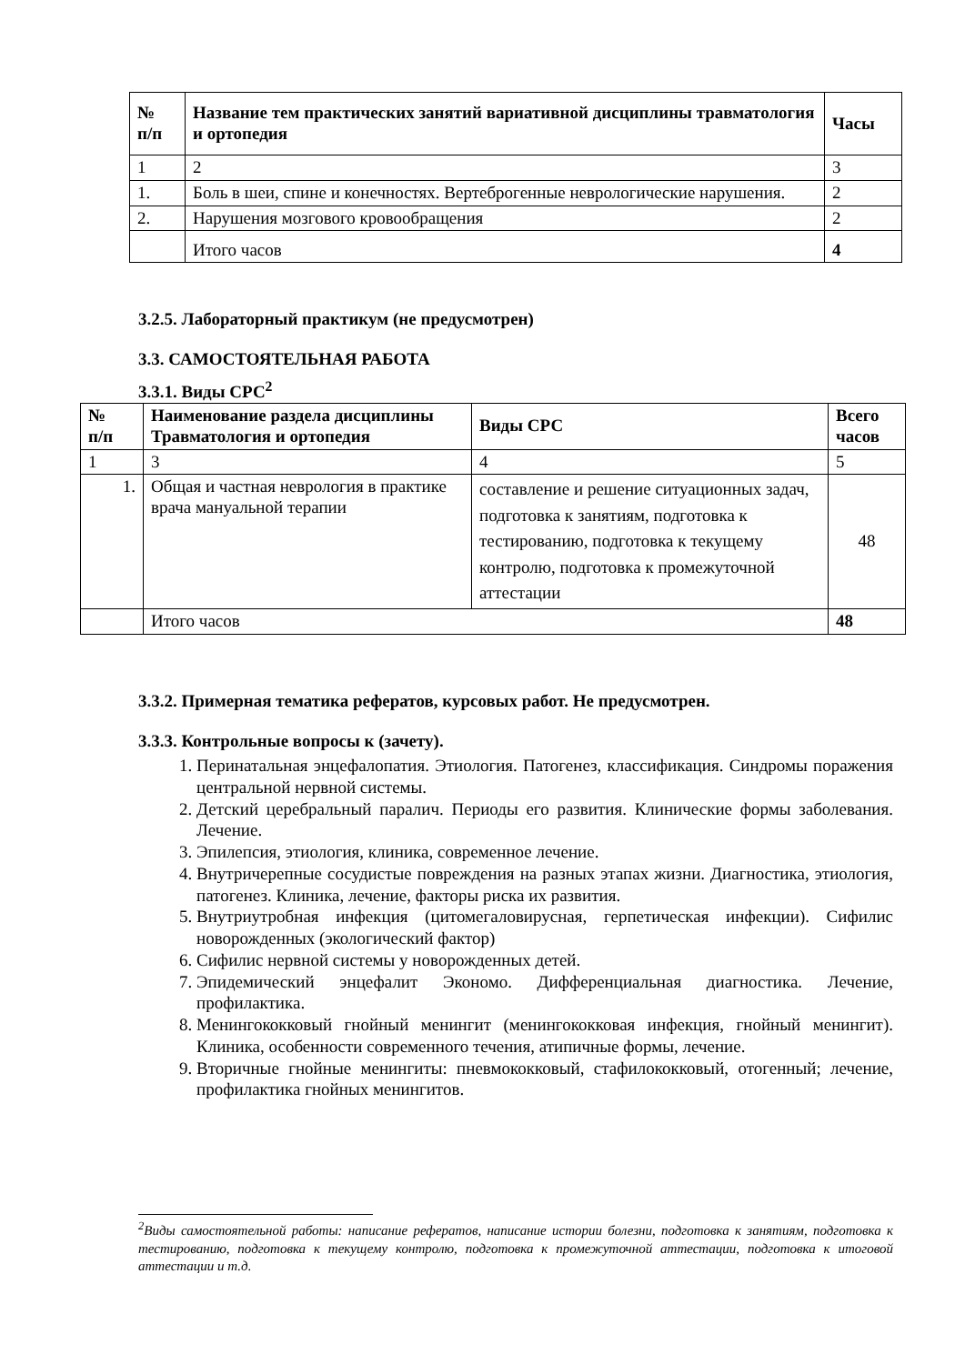| № п/п | Название тем практических занятий вариативной дисциплины травматология и ортопедия | Часы |
| --- | --- | --- |
| 1 | 2 | 3 |
| 1. | Боль в шеи, спине и конечностях. Вертеброгенные неврологические нарушения. | 2 |
| 2. | Нарушения мозгового кровообращения | 2 |
| | Итого часов | 4 |
3.2.5. Лабораторный практикум (не предусмотрен)
3.3. САМОСТОЯТЕЛЬНАЯ РАБОТА
3.3.1. Виды СРС<sup>2</sup>
| № п/п | Наименование раздела дисциплины Травматология и ортопедия | Виды СРС | Всего часов |
| --- | --- | --- | --- |
| 1 | 3 | 4 | 5 |
| 1. | Общая и частная неврология в практике врача мануальной терапии | составление и решение ситуационных задач, подготовка к занятиям, подготовка к тестированию, подготовка к текущему контролю, подготовка к промежуточной аттестации | 48 |
| | Итого часов | | 48 |
3.3.2. Примерная тематика рефератов, курсовых работ. Не предусмотрен.
3.3.3. Контрольные вопросы к (зачету).
1. Перинатальная энцефалопатия. Этиология. Патогенез, классификация. Синдромы поражения центральной нервной системы.
2. Детский церебральный паралич. Периоды его развития. Клинические формы заболевания. Лечение.
3. Эпилепсия, этиология, клиника, современное лечение.
4. Внутричерепные сосудистые повреждения на разных этапах жизни. Диагностика, этиология, патогенез. Клиника, лечение, факторы риска их развития.
5. Внутриутробная инфекция (цитомегаловирусная, герпетическая инфекции). Сифилис новорожденных (экологический фактор)
6. Сифилис нервной системы у новорожденных детей.
7. Эпидемический энцефалит Экономо. Дифференциальная диагностика. Лечение, профилактика.
8. Менингококковый гнойный менингит (менингококковая инфекция, гнойный менингит). Клиника, особенности современного течения, атипичные формы, лечение.
9. Вторичные гнойные менингиты: пневмококковый, стафилококковый, отогенный; лечение, профилактика гнойных менингитов.
<sup>2</sup> Виды самостоятельной работы: написание рефератов, написание истории болезни, подготовка к занятиям, подготовка к тестированию, подготовка к текущему контролю, подготовка к промежуточной аттестации, подготовка к итоговой аттестации и т.д.